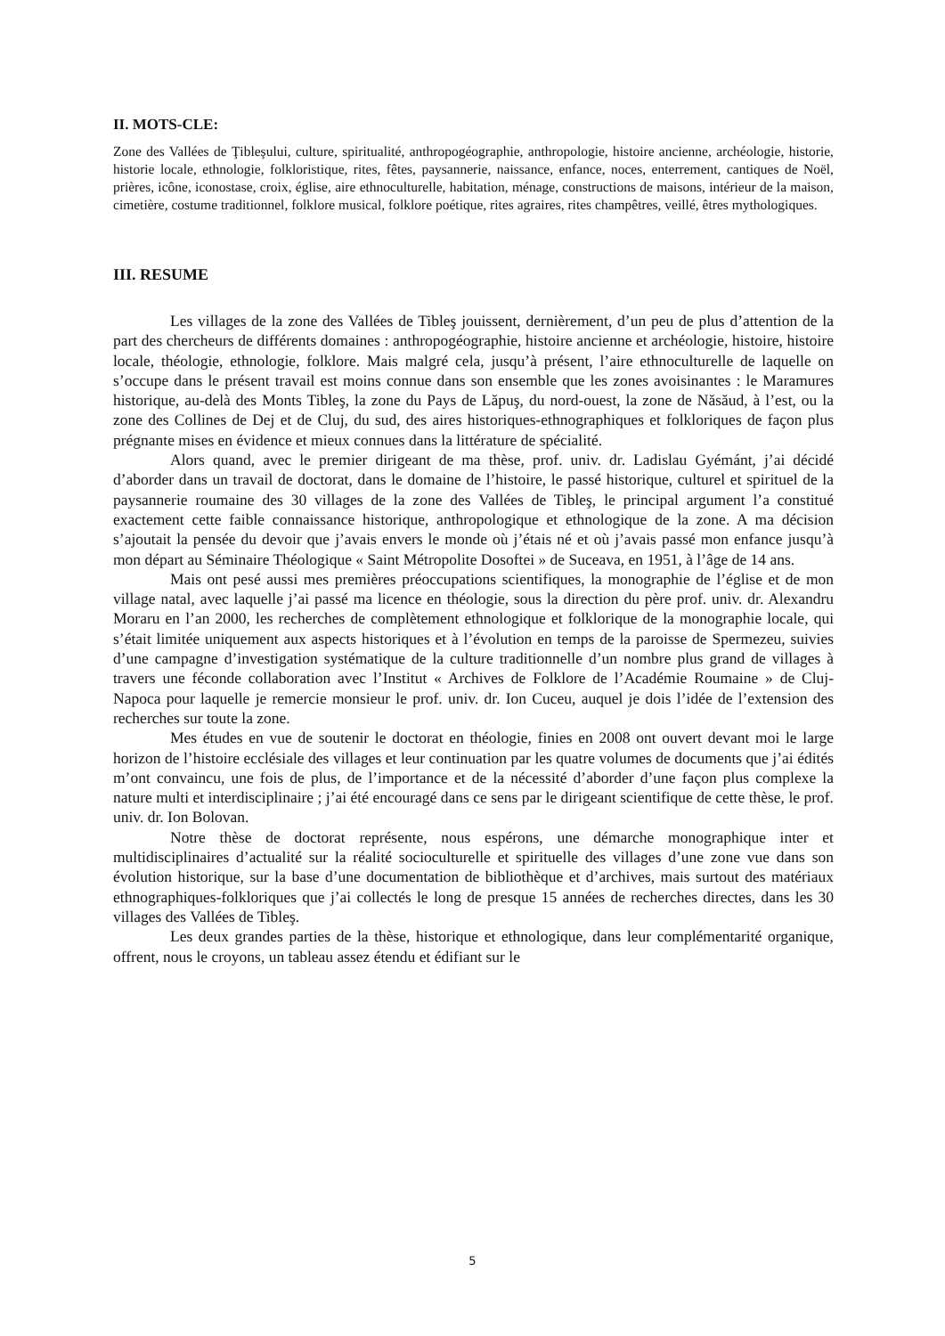II. MOTS-CLE:
Zone des Vallées de Ţibleşului, culture, spiritualité, anthropogéographie, anthropologie, histoire ancienne, archéologie, historie, historie locale, ethnologie, folkloristique, rites, fêtes, paysannerie, naissance, enfance, noces, enterrement, cantiques de Noël, prières, icône, iconostase, croix, église, aire ethnoculturelle, habitation, ménage, constructions de maisons, intérieur de la maison, cimetière, costume traditionnel, folklore musical, folklore poétique, rites agraires, rites champêtres, veillé, êtres mythologiques.
III. RESUME
Les villages de la zone des Vallées de Tibleş jouissent, dernièrement, d’un peu de plus d’attention de la part des chercheurs de différents domaines : anthropogéographie, histoire ancienne et archéologie, histoire, histoire locale, théologie, ethnologie, folklore. Mais malgré cela, jusqu’à présent, l’aire ethnoculturelle de laquelle on s’occupe dans le présent travail est moins connue dans son ensemble que les zones avoisinantes : le Maramures historique, au-delà des Monts Tibleş, la zone du Pays de Lăpuş, du nord-ouest, la zone de Năsăud, à l’est, ou la zone des Collines de Dej et de Cluj, du sud, des aires historiques-ethnographiques et folkloriques de façon plus prégnante mises en évidence et mieux connues dans la littérature de spécialité.
Alors quand, avec le premier dirigeant de ma thèse, prof. univ. dr. Ladislau Gyémánt, j’ai décidé d’aborder dans un travail de doctorat, dans le domaine de l’histoire, le passé historique, culturel et spirituel de la paysannerie roumaine des 30 villages de la zone des Vallées de Tibleş, le principal argument l’a constitué exactement cette faible connaissance historique, anthropologique et ethnologique de la zone. A ma décision s’ajoutait la pensée du devoir que j’avais envers le monde où j’étais né et où j’avais passé mon enfance jusqu’à mon départ au Séminaire Théologique « Saint Métropolite Dosoftei » de Suceava, en 1951, à l’âge de 14 ans.
Mais ont pesé aussi mes premières préoccupations scientifiques, la monographie de l’église et de mon village natal, avec laquelle j’ai passé ma licence en théologie, sous la direction du père prof. univ. dr. Alexandru Moraru en l’an 2000, les recherches de complètement ethnologique et folklorique de la monographie locale, qui s’était limitée uniquement aux aspects historiques et à l’évolution en temps de la paroisse de Spermezeu, suivies d’une campagne d’investigation systématique de la culture traditionnelle d’un nombre plus grand de villages à travers une féconde collaboration avec l’Institut « Archives de Folklore de l’Académie Roumaine » de Cluj-Napoca pour laquelle je remercie monsieur le prof. univ. dr. Ion Cuceu, auquel je dois l’idée de l’extension des recherches sur toute la zone.
Mes études en vue de soutenir le doctorat en théologie, finies en 2008 ont ouvert devant moi le large horizon de l’histoire ecclésiale des villages et leur continuation par les quatre volumes de documents que j’ai édités m’ont convaincu, une fois de plus, de l’importance et de la nécessité d’aborder d’une façon plus complexe la nature multi et interdisciplinaire ; j’ai été encouragé dans ce sens par le dirigeant scientifique de cette thèse, le prof. univ. dr. Ion Bolovan.
Notre thèse de doctorat représente, nous espérons, une démarche monographique inter et multidisciplinaires d’actualité sur la réalité socioculturelle et spirituelle des villages d’une zone vue dans son évolution historique, sur la base d’une documentation de bibliothèque et d’archives, mais surtout des matériaux ethnographiques-folkloriques que j’ai collectés le long de presque 15 années de recherches directes, dans les 30 villages des Vallées de Tibleş.
Les deux grandes parties de la thèse, historique et ethnologique, dans leur complémentarité organique, offrent, nous le croyons, un tableau assez étendu et édifiant sur le
5